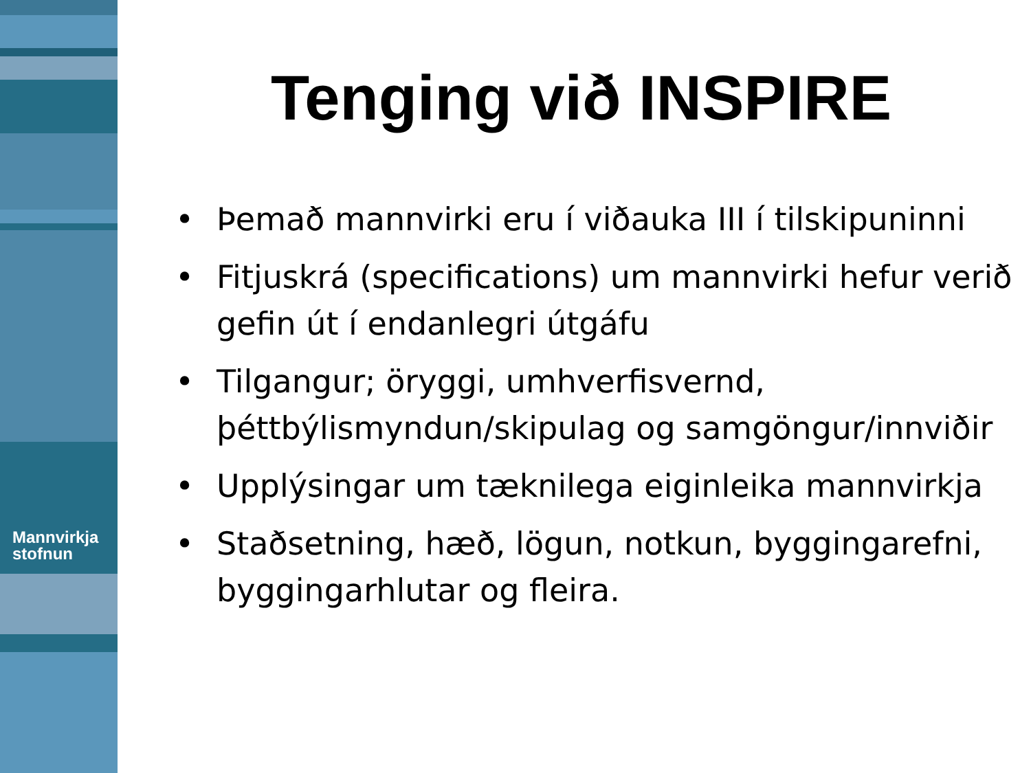Mannvirkja
stofnun
Tenging við INSPIRE
• Þemað mannvirki eru í viðauka III í tilskipuninni
• Fitjuskrá (specifications) um mannvirki hefur verið gefin út í endanlegri útgáfu
• Tilgangur; öryggi, umhverfisvernd, þéttbýlismyndun/skipulag og samgöngur/innviðir
• Upplýsingar um tæknilega eiginleika mannvirkja
• Staðsetning, hæð, lögun, notkun, byggingarefni, byggingarhlutar og fleira.